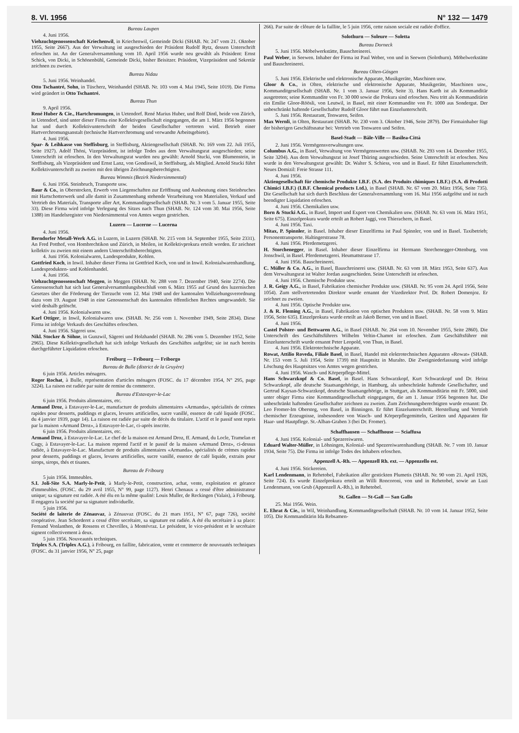8. VI. 1956 N° 132 — 1479
Bureau Laupen
4. Juni 1956.
Viehzuchtgenossenschaft Kriechenwil, in Kriechenwil, Gemeinde Dicki (SHAB. Nr. 247 vom 21. Oktober 1955, Seite 2667). Aus der Verwaltung ist ausgeschieden der Präsident Rudolf Rytz, dessen Unterschrift erloschen ist. An der Generalversammlung vom 10. April 1956 wurde neu gewählt als Präsident: Ernst Schick, von Dicki, in Schönenbühl, Gemeinde Dicki, bisher Beisitzer. Präsident, Vizepräsident und Sekretär zeichnen zu zweien.
Bureau Nidau
5. Juni 1956. Weinhandel.
Otto Tschantré, Sohn, in Tüscherz, Weinhandel (SHAB. Nr. 103 vom 4. Mai 1945, Seite 1019). Die Firma wird geändert in Otto Tschantré.
Bureau Thun
9. April 1956.
René Huber & Cie., Hartchromungen, in Uetendorf. René Marius Huber, und Rolf Dintl, beide von Zürich, in Uetendorf, sind unter dieser Firma eine Kollektivgesellschaft eingegangen, die am 1. März 1956 begonnen hat und durch Kollektivunterschrift der beiden Gesellschafter vertreten wird. Betrieb einer Hartverchromungsanstalt (technische Hartverchromung und verwandte Arbeitsgebiete).
4. Juni 1956.
Spar- & Leihkasse von Steffisburg, in Steffisburg, Aktiengesellschaft (SHAB. Nr. 169 vom 22. Juli 1955, Seite 1927). Adolf Thöni, Vizepräsident, ist infolge Todes aus dem Verwaltungsrat ausgeschieden; seine Unterschrift ist erloschen. In den Verwaltungsrat wurden neu gewählt: Arnold Stucki, von Blumenstein, in Steffisburg, als Vizepräsident und Ernst Lanz, von Gondiswil, in Steffisburg, als Mitglied. Arnold Stucki führt Kollektivunterschrift zu zweien mit den übrigen Zeichnungsberechtigten.
Bureau Wimmis (Bezirk Niedersimmental)
6. Juni 1956. Steinbruch, Transporte usw.
Baur & Co., in Oberstocken, Erwerb von Liegenschaften zur Eröffnung und Ausbeutung eines Steinbruches mit Hartschotterwerk und alle damit in Zusammenhang stehende Verarbeitung von Materialien, Verkauf und Vertrieb des Materials, Transporte aller Art, Kommanditgesellschaft (SHAB. Nr. 3 vom 5. Januar 1955, Seite 33). Diese Firma wird infolge Verlegung des Sitzes nach Thun (SHAB. Nr. 124 vom 30. Mai 1956, Seite 1388) im Handelsregister von Niedersimmental von Amtes wegen gestrichen.
Luzern — Lucerne — Lucerna
4. Juni 1956.
Berndorfer Metall-Werk A.G. in Luzern, in Luzern (SHAB. Nr. 215 vom 14. September 1955, Seite 2331). An Fred Potthof, von Hombrechtikon und Zürich, in Meilen, ist Kollektivprokura erteilt worden. Er zeichnet kollektiv zu zweien mit einem andern Unterschriftsberechtigten.
4. Juni 1956. Kolonialwaren, Landesprodukte, Kohlen.
Gottfried Koch, in Inwil. Inhaber dieser Firma ist Gottfried Koch, von und in Inwil. Kolonialwarenhandlung, Landesprodukten- und Kohlenhandel.
4. Juni 1956.
Viehzuchtgenossenschaft Meggen, in Meggen (SHAB. Nr. 288 vom 7. Dezember 1940, Seite 2274). Die Genossenschaft hat sich laut Generalversammlungsbeschluß vom 6. März 1955 auf Grund des luzernischen Gesetzes über die Förderung der Tierzucht vom 12. Mai 1948 und der kantonalen Vollziehungsverordnung dazu vom 19. August 1948 in eine Genossenschaft des kantonalen öffentlichen Rechtes umgewandelt. Sie wird deshalb gelöscht.
4. Juni 1956. Kolonialwaren usw.
Karl Ottiger, in Inwil, Kolonialwaren usw. (SHAB. Nr. 256 vom 1. November 1949, Seite 2834). Diese Firma ist infolge Verkaufs des Geschäftes erloschen.
4. Juni 1956. Sägerei usw.
Nikl. Stocker & Söhne, in Gunzwil, Sägerei und Holzhandel (SHAB. Nr. 286 vom 5. Dezember 1952, Seite 2965). Diese Kollektivgesellschaft hat sich infolge Verkaufs des Geschäftes aufgelöst; sie ist nach bereits durchgeführter Liquidation erloschen.
Freiburg — Fribourg — Friborgo
Bureau de Bulle (district de la Gruyère)
6 juin 1956. Articles ménagers.
Roger Rochat, à Bulle, représentation d'articles ménagers (FOSC. du 17 décembre 1954, N° 295, page 3224). La raison est radiée par suite de remise du commerce.
Bureau d'Estavayer-le-Lac
6 juin 1956. Produits alimentaires, etc.
Armand Droz, à Estavayer-le-Lac, manufacture de produits alimentaires «Armanda», spécialités de crèmes rapides pour desserts, puddings et glaces, levures artificielles, sucre vanillé, essence de café liquide (FOSC. du 4 janvier 1939, page 14). La raison est radiée par suite de décès du titulaire. L'actif et le passif sont repris par la maison «Armand Droz», à Estavayer-le-Lac, ci-après inscrite.
6 juin 1956. Produits alimentaires, etc.
Armand Droz, à Estavayer-le-Lac. Le chef de la maison est Armand Droz, ff. Armand, du Locle, Tramelan et Cugy, à Estavayer-le-Lac. La maison reprend l'actif et le passif de la maison «Armand Droz», ci-dessus radiée, à Estavayer-le-Lac. Manufacture de produits alimentaires «Armanda», spécialités de crèmes rapides pour desserts, puddings et glaces, levures artificielles, sucre vanillé, essence de café liquide, extraits pour sirops, sirops, thés et tisanes.
Bureau de Fribourg
5 juin 1956. Immeubles.
S.I. Joli-Site S.A. Marly-le-Petit, à Marly-le-Petit, construction, achat, vente, exploitation et gérance d'immeubles. (FOSC. du 29 avril 1955, N° 99, page 1127). Henri Chenaux a cessé d'être administrateur unique; sa signature est radiée. A été élu en la même qualité: Louis Muller, de Reckingen (Valais), à Fribourg. Il engagera la société par sa signature individuelle.
5 juin 1956.
Société de laiterie de Zénauvaz, à Zénauvaz (FOSC. du 21 mars 1951, N° 67, page 726), société coopérative. Jean Schorderet a cessé d'être secrétaire, sa signature est radiée. A été élu secrétaire à sa place: Fernand Vonlanthen, de Rossens et Chevrilles, à Montévraz. Le président, le vice-président et le secrétaire signent collectivement à deux.
5 juin 1956. Nouveautés techniques.
Triplex S.A. (Triplex A.G.), à Fribourg, en faillite, fabrication, vente et commerce de nouveautés techniques (FOSC. du 31 janvier 1956, N° 25, page
266). Par suite de clôture de la faillite, le 5 juin 1956, cette raison sociale est radiée d'office.
Solothurn — Soleure — Soletta
Bureau Dorneck
5. Juni 1956. Möbelwerkstätte, Bauschreinerei.
Paul Weber, in Seewen. Inhaber der Firma ist Paul Weber, von und in Seewen (Solothurn). Möbelwerkstätte und Bauschreinerei.
Bureau Olten-Gösgen
5. Juni 1956. Elektrische und elektronische Apparate, Musikgeräte, Maschinen usw.
Gloor & Co., in Olten, elektrische und elektronische Apparate, Musikgeräte, Maschinen usw., Kommanditgesellschaft (SHAB. Nr. 1 vom 3. Januar 1956, Seite 3). Hans Karth ist als Kommanditär ausgetreten; seine Kommandite von Fr. 30 000 sowie die Prokura sind erloschen. Neu tritt als Kommanditärin ein Emilie Gloor-Röösli, von Leutwil, in Basel, mit einer Kommandite von Fr. 1000 aus Sondergut. Der unbeschränkt haftende Gesellschafter Rudolf Gloor führt nun Einzelunterschrift.
5. Juni 1956. Restaurant, Tonwaren, Seifen.
Max Wernli, in Olten, Restaurant (SHAB. Nr. 230 vom 3. Oktober 1946, Seite 2879). Der Firmainhaber fügt der bisherigen Geschäftsnatur bei: Vertrieb von Tonwaren und Seifen.
Basel-Stadt — Bâle-Ville — Basilea-Città
2. Juni 1956. Vermögensverwaltungen usw.
Columbus A.G., in Basel, Verwaltung von Vermögenswerten usw. (SHAB. Nr. 293 vom 14. Dezember 1955, Seite 3204). Aus dem Verwaltungsrat ist Josef Thüring ausgeschieden. Seine Unterschrift ist erloschen. Neu wurde in den Verwaltungsrat gewählt: Dr. Walter S. Schiess, von und in Basel. Er führt Einzelunterschrift. Neues Domizil: Freie Strasse 111.
4. Juni 1956.
Aktiengesellschaft für chemische Produkte I.B.F. (S.A. des Produits chimiques I.B.F.) (S.A. di Prodotti Chimici I.B.F.) (I.B.F. Chemical products Ltd.), in Basel (SHAB. Nr. 67 vom 20. März 1956, Seite 735). Die Gesellschaft hat sich durch Beschluss der Generalversammlung vom 16. Mai 1956 aufgelöst und ist nach beendigter Liquidation erloschen.
4. Juni 1956. Chemikalien usw.
Born & Stucki A.G., in Basel, Import und Export von Chemikalien usw. (SHAB. Nr. 63 vom 16. März 1951, Seite 675). Einzelprokura wurde erteilt an Robert Jaggi, von Thierachern, in Basel.
4. Juni 1956. Taxi.
Mitax, P. Spinnler, in Basel. Inhaber dieser Einzelfirma ist Paul Spinnler, von und in Basel. Taxibetrieb; Personentransporte. Haltingerstrasse 78.
4. Juni 1956. Pferdemetzgerei.
H. Storchenegger, in Basel. Inhaber dieser Einzelfirma ist Hermann Storchenegger-Ottenburg, von Jonschwil, in Basel. Pferdemetzgerei. Heumattstrasse 17.
4. Juni 1956. Bauschreinerei.
C. Müller & Co. A.G., in Basel, Bauschreinerei usw. (SHAB. Nr. 63 vom 18. März 1953, Seite 637). Aus dem Verwaltungsrat ist Walter Jordan ausgeschieden. Seine Unterschrift ist erloschen.
4. Juni 1956. Chemische Produkte usw.
J. R. Geigy A.G., in Basel, Fabrikation chemischer Produkte usw. (SHAB. Nr. 95 vom 24. April 1956, Seite 1054). Zum stellvertretenden Direktor wurde ernannt der Vizedirektor Prof. Dr. Robert Domenjoz. Er zeichnet zu zweien.
4. Juni 1956. Optische Produkte usw.
J. & R. Fleming A.G., in Basel, Fabrikation von optischen Produkten usw. (SHAB. Nr. 58 vom 9. März 1956, Seite 635). Einzelprokura wurde erteilt an Jakob Berner, von und in Basel.
4. Juni 1956.
Castel Polster- und Bettwaren A.G., in Basel (SHAB. Nr. 264 vom 10. November 1955, Seite 2860). Die Unterschrift des Geschäftsführers Wilhelm Veltin-Chamot ist erloschen. Zum Geschäftsführer mit Einzelunterschrift wurde ernannt Peter Leopold, von Thun, in Basel.
4. Juni 1956. Elektrotechnische Apparate.
Rowat, Attilio Roveda, Filiale Basel, in Basel, Handel mit elektrotechnischen Apparaten «Rowat» (SHAB. Nr. 153 vom 5. Juli 1954, Seite 1739) mit Hauptsitz in Muralto. Die Zweigniederlassung wird infolge Löschung des Hauptsitzes von Amtes wegen gestrichen.
4. Juni 1956. Wasch- und Körperpflege-Mittel.
Hans Schwarzkopf & Co. Basel, in Basel. Hans Schwarzkopf, Kurt Schwarzkopf und Dr. Heinz Schwarzkopf, alle deutsche Staatsangehörige, in Hamburg, als unbeschränkt haftende Gesellschafter, und Gertrud Kaysan-Schwarzkopf, deutsche Staatsangehörige, in Stuttgart, als Kommanditärin mit Fr. 5000, sind unter obiger Firma eine Kommanditgesellschaft eingegangen, die am 1. Januar 1956 begonnen hat. Die unbeschränkt haftenden Gesellschafter zeichnen zu zweien. Zum Zeichnungsberechtigten wurde ernannt: Dr. Leo Fromer-Im Obersteg, von Basel, in Binningen. Er führt Einzelunterschrift. Herstellung und Vertrieb chemischer Erzeugnisse, insbesondere von Wasch- und Körperpflegemitteln, Geräten und Apparaten für Haar- und Hautpflege. St.-Alban-Graben 3 (bei Dr. Fromer).
Schaffhausen — Schaffhouse — Sciaffusa
4. Juni 1956. Kolonial- und Spezereiwaren.
Eduard Walter-Müller, in Löhningen, Kolonial- und Spezereiwarenhandlung (SHAB. Nr. 7 vom 10. Januar 1934, Seite 75). Die Firma ist infolge Todes des Inhabers erloschen.
Appenzell A.-Rh. — Appenzell Rh. ext. — Appenzello est.
4. Juni 1956. Stickereien.
Karl Lendenmann, in Rehetobel, Fabrikation aller gestickten Plumetis (SHAB. Nr. 90 vom 21. April 1926, Seite 724). Es wurde Einzelprokura erteilt an Willi Roncoroni, von und in Rehetobel, sowie an Luzi Lendenmann, von Grub (Appenzell A.-Rh.), in Rehetobel.
St. Gallen — St-Gall — San Gallo
25. Mai 1956. Wein.
E. Ehrat & Cie., in Wil, Weinhandlung, Kommanditgesellschaft (SHAB. Nr. 10 vom 14. Januar 1952, Seite 105). Die Kommanditärin Ida Rebsamen-